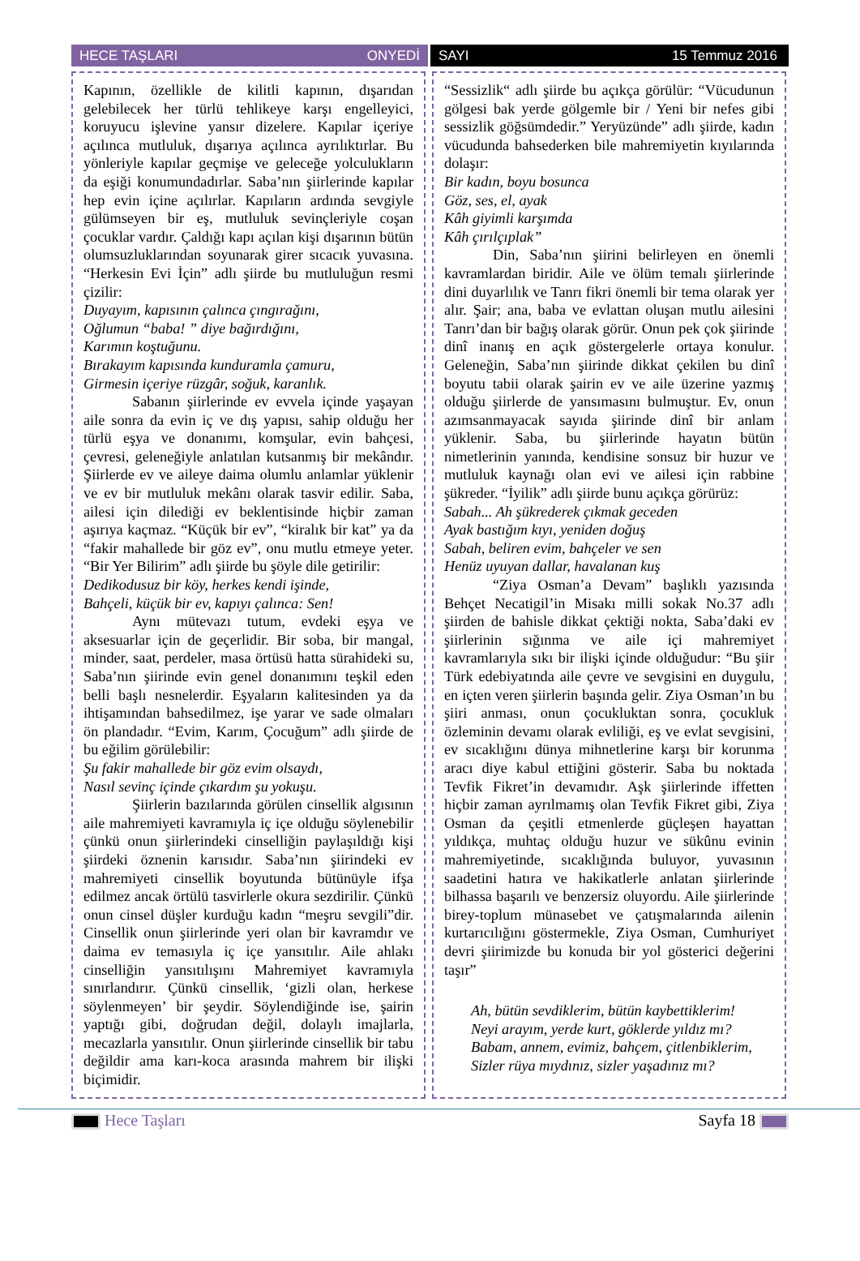HECE TAŞLARI ONYEDİ SAYI 15 Temmuz 2016
Kapının, özellikle de kilitli kapının, dışarıdan gelebilecek her türlü tehlikeye karşı engelleyici, koruyucu işlevine yansır dizelere. Kapılar içeriye açılınca mutluluk, dışarıya açılınca ayrılıktırlar. Bu yönleriyle kapılar geçmişe ve geleceğe yolculukların da eşiği konumundadırlar. Saba’nın şiirlerinde kapılar hep evin içine açılırlar. Kapıların ardında sevgiyle gülümseyen bir eş, mutluluk sevinçleriyle coşan çocuklar vardır. Çaldığı kapı açılan kişi dışarının bütün olumsuzluklarından soyunarak girer sıcacık yuvasına. “Herkesin Evi İçin” adlı şiirde bu mutluluğun resmi çizilir:
Duyayım, kapısının çalınca çıngırağını,
Oğlumun “baba! ” diye bağırdığını,
Karımın koştuğunu.
Bırakayım kapısında kunduramla çamuru,
Girmesin içeriye rüzgâr, soğuk, karanlık.
Sabanın şiirlerinde ev evvela içinde yaşayan aile sonra da evin iç ve dış yapısı, sahip olduğu her türlü eşya ve donanımı, komşular, evin bahçesi, çevresi, geleneğiyle anlatılan kutsanmış bir mekândır. Şiirlerde ev ve aileye daima olumlu anlamlar yüklenir ve ev bir mutluluk mekânı olarak tasvir edilir. Saba, ailesi için dilediği ev beklentisinde hiçbir zaman aşırıya kaçmaz. “Küçük bir ev”, “kiralık bir kat” ya da “fakir mahallede bir göz ev”, onu mutlu etmeye yeter. “Bir Yer Bilirim” adlı şiirde bu şöyle dile getirilir:
Dedikodusuz bir köy, herkes kendi işinde,
Bahçeli, küçük bir ev, kapıyı çalınca: Sen!
Aynı mütevazı tutum, evdeki eşya ve aksesuarlar için de geçerlidir. Bir soba, bir mangal, minder, saat, perdeler, masa örtüsü hatta sürahideki su, Saba’nın şiirinde evin genel donanımını teşkil eden belli başlı nesnelerdir. Eşyaların kalitesinden ya da ihtişamından bahsedilmez, işe yarar ve sade olmaları ön plandadır. “Evim, Karım, Çocuğum” adlı şiirde de bu eğilim görülebilir:
Şu fakir mahallede bir göz evim olsaydı,
Nasıl sevinç içinde çıkardım şu yokuşu.
Şiirlerin bazılarında görülen cinsellik algısının aile mahremiyeti kavramıyla iç içe olduğu söylenebilir çünkü onun şiirlerindeki cinselliğin paylaşıldığı kişi şiirdeki öznenin karısıdır. Saba’nın şiirindeki ev mahremiyeti cinsellik boyutunda bütünüyle ifşa edilmez ancak örtülü tasvirlerle okura sezdirilir. Çünkü onun cinsel düşler kurduğu kadın “meşru sevgili”dir. Cinsellik onun şiirlerinde yeri olan bir kavramdır ve daima ev temasıyla iç içe yansıtılır. Aile ahlakı cinselliğin yansıtılışını Mahremiyet kavramıyla sınırlandırır. Çünkü cinsellik, ‘gizli olan, herkese söylenmeyen’ bir şeydir. Söylendiğinde ise, şairin yaptığı gibi, doğrudan değil, dolaylı imajlarla, mecazlarla yansıtılır. Onun şiirlerinde cinsellik bir tabu değildir ama karı-koca arasında mahrem bir ilişki biçimidir.
“Sessizlik“ adlı şiirde bu açıkça görülür: “Vücudunun gölgesi bak yerde gölgemle bir / Yeni bir nefes gibi sessizlik göğsümdedir.” Yeryüzünde” adlı şiirde, kadın vücudunda bahsederken bile mahremiyetin kıyılarında dolaşır:
Bir kadın, boyu bosunca
Göz, ses, el, ayak
Kâh giyimli karşımda
Kâh çırılçıplak”
Din, Saba’nın şiirini belirleyen en önemli kavramlardan biridir. Aile ve ölüm temalı şiirlerinde dini duyarlılık ve Tanrı fikri önemli bir tema olarak yer alır. Şair; ana, baba ve evlattan oluşan mutlu ailesini Tanrı’dan bir bağış olarak görür. Onun pek çok şiirinde dinî inanış en açık göstergelerle ortaya konulur. Geleneğin, Saba’nın şiirinde dikkat çekilen bu dinî boyutu tabii olarak şairin ev ve aile üzerine yazmış olduğu şiirlerde de yansımasını bulmuştur. Ev, onun azımsanmayacak sayıda şiirinde dinî bir anlam yüklenir. Saba, bu şiirlerinde hayatın bütün nimetlerinin yanında, kendisine sonsuz bir huzur ve mutluluk kaynağı olan evi ve ailesi için rabbine şükreder. “İyilik” adlı şiirde bunu açıkça görürüz:
Sabah... Ah şükrederek çıkmak geceden
Ayak bastığım kıyı, yeniden doğuş
Sabah, beliren evim, bahçeler ve sen
Henüz uyuyan dallar, havalanan kuş
“Ziya Osman’a Devam” başlıklı yazısında Behçet Necatigil’in Misakı milli sokak No.37 adlı şiirden de bahisle dikkat çektiği nokta, Saba’daki ev şiirlerinin sığınma ve aile içi mahremiyet kavramlarıyla sıkı bir ilişki içinde olduğudur: “Bu şiir Türk edebiyatında aile çevre ve sevgisini en duygulu, en içten veren şiirlerin başında gelir. Ziya Osman’ın bu şiiri anması, onun çocukluktan sonra, çocukluk özleminin devamı olarak evliliği, eş ve evlat sevgisini, ev sıcaklığını dünya mihnetlerine karşı bir korunma aracı diye kabul ettiğini gösterir. Saba bu noktada Tevfik Fikret’in devamıdır. Aşk şiirlerinde iffetten hiçbir zaman ayrılmamış olan Tevfik Fikret gibi, Ziya Osman da çeşitli etmenlerde güçleşen hayattan yıldıkça, muhtaç olduğu huzur ve sükûnu evinin mahremiyetinde, sıcaklığında buluyor, yuvasının saadetini hatıra ve hakikatlerle anlatan şiirlerinde bilhassa başarılı ve benzersiz oluyordu. Aile şiirlerinde birey-toplum münasebet ve çatışmalarında ailenin kurtarıcılığını göstermekle, Ziya Osman, Cumhuriyet devri şiirimizde bu konuda bir yol gösterici değerini taşır”
Ah, bütün sevdiklerim, bütün kaybettiklerim!
Neyi arayım, yerde kurt, göklerde yıldız mı?
Babam, annem, evimiz, bahçem, çitlenbiklerim,
Sizler rüya mıydınız, sizler yaşadınız mı?
Hece Taşları Sayfa 18